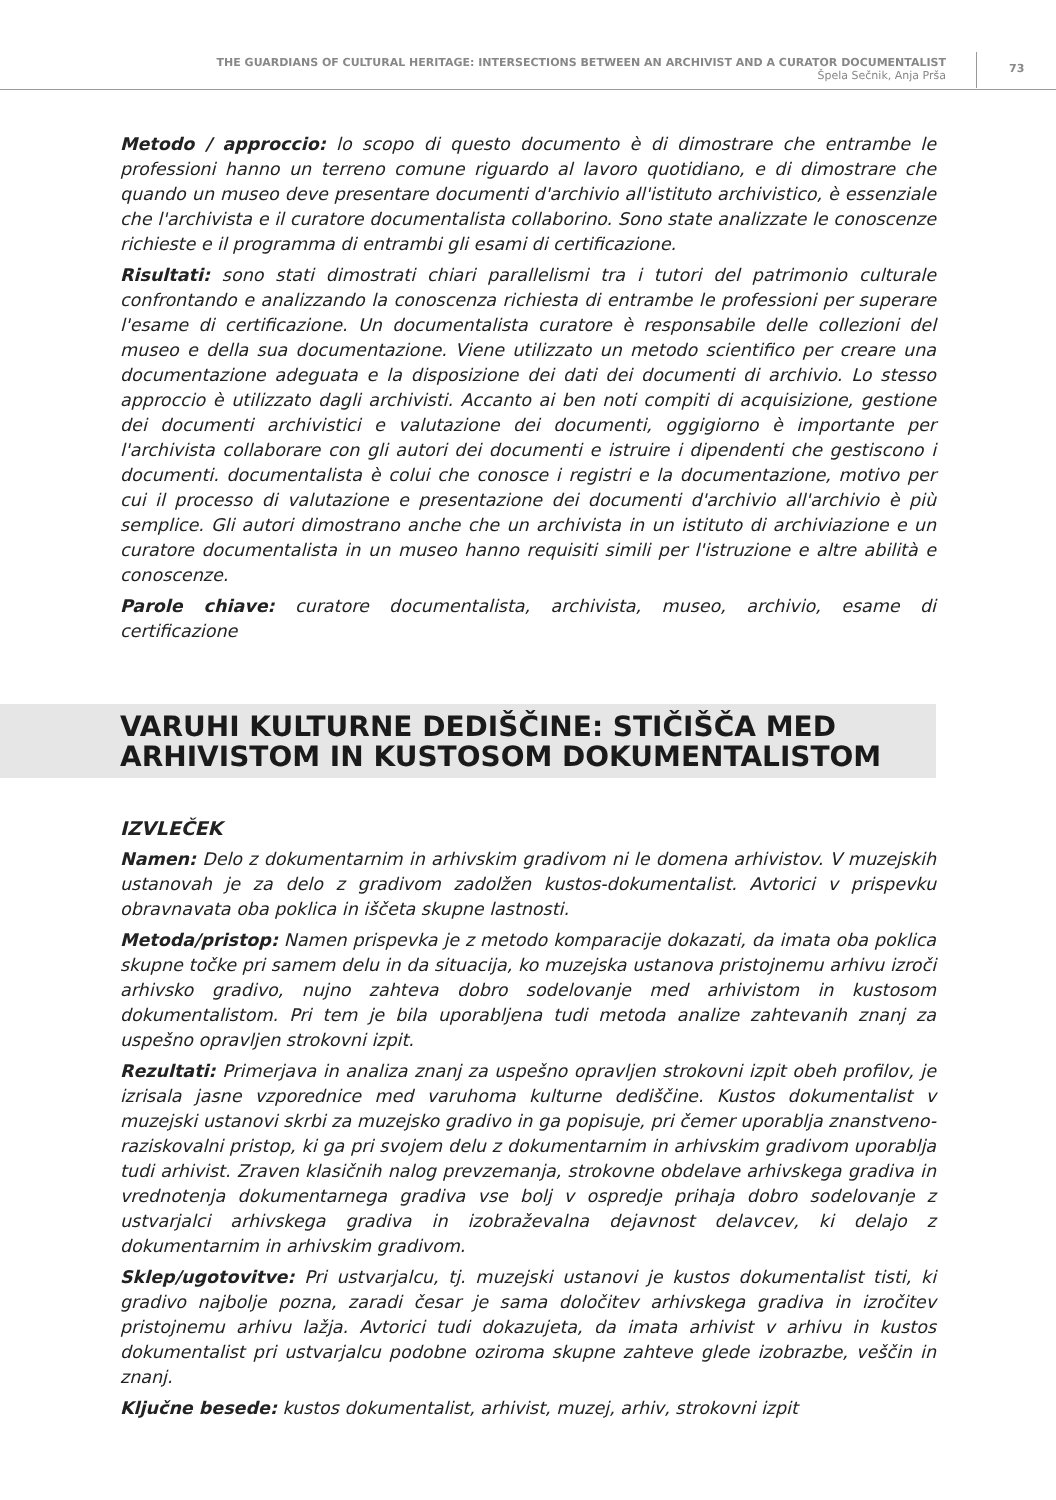THE GUARDIANS OF CULTURAL HERITAGE: INTERSECTIONS BETWEEN AN ARCHIVIST AND A CURATOR DOCUMENTALIST
Špela Sečnik, Anja Prša
73
Metodo / approccio: lo scopo di questo documento è di dimostrare che entrambe le professioni hanno un terreno comune riguardo al lavoro quotidiano, e di dimostrare che quando un museo deve presentare documenti d'archivio all'istituto archivistico, è essenziale che l'archivista e il curatore documentalista collaborino. Sono state analizzate le conoscenze richieste e il programma di entrambi gli esami di certificazione.
Risultati: sono stati dimostrati chiari parallelismi tra i tutori del patrimonio culturale confrontando e analizzando la conoscenza richiesta di entrambe le professioni per superare l'esame di certificazione. Un documentalista curatore è responsabile delle collezioni del museo e della sua documentazione. Viene utilizzato un metodo scientifico per creare una documentazione adeguata e la disposizione dei dati dei documenti di archivio. Lo stesso approccio è utilizzato dagli archivisti. Accanto ai ben noti compiti di acquisizione, gestione dei documenti archivistici e valutazione dei documenti, oggigiorno è importante per l'archivista collaborare con gli autori dei documenti e istruire i dipendenti che gestiscono i documenti. documentalista è colui che conosce i registri e la documentazione, motivo per cui il processo di valutazione e presentazione dei documenti d'archivio all'archivio è più semplice. Gli autori dimostrano anche che un archivista in un istituto di archiviazione e un curatore documentalista in un museo hanno requisiti simili per l'istruzione e altre abilità e conoscenze.
Parole chiave: curatore documentalista, archivista, museo, archivio, esame di certificazione
VARUHI KULTURNE DEDIŠČINE: STIČIŠČA MED
ARHIVISTOM IN KUSTOSOM DOKUMENTALISTOM
IZVLEČEK
Namen: Delo z dokumentarnim in arhivskim gradivom ni le domena arhivistov. V muzejskih ustanovah je za delo z gradivom zadolžen kustos-dokumentalist. Avtorici v prispevku obravnavata oba poklica in iščeta skupne lastnosti.
Metoda/pristop: Namen prispevka je z metodo komparacije dokazati, da imata oba poklica skupne točke pri samem delu in da situacija, ko muzejska ustanova pristojnemu arhivu izroči arhivsko gradivo, nujno zahteva dobro sodelovanje med arhivistom in kustosom dokumentalistom. Pri tem je bila uporabljena tudi metoda analize zahtevanih znanj za uspešno opravljen strokovni izpit.
Rezultati: Primerjava in analiza znanj za uspešno opravljen strokovni izpit obeh profilov, je izrisala jasne vzporednice med varuhoma kulturne dediščine. Kustos dokumentalist v muzejski ustanovi skrbi za muzejsko gradivo in ga popisuje, pri čemer uporablja znanstveno-raziskovalni pristop, ki ga pri svojem delu z dokumentarnim in arhivskim gradivom uporablja tudi arhivist. Zraven klasičnih nalog prevzemanja, strokovne obdelave arhivskega gradiva in vrednotenja dokumentarnega gradiva vse bolj v ospredje prihaja dobro sodelovanje z ustvarjalci arhivskega gradiva in izobraževalna dejavnost delavcev, ki delajo z dokumentarnim in arhivskim gradivom.
Sklep/ugotovitve: Pri ustvarjalcu, tj. muzejski ustanovi je kustos dokumentalist tisti, ki gradivo najbolje pozna, zaradi česar je sama določitev arhivskega gradiva in izročitev pristojnemu arhivu lažja. Avtorici tudi dokazujeta, da imata arhivist v arhivu in kustos dokumentalist pri ustvarjalcu podobne oziroma skupne zahteve glede izobrazbe, veščin in znanj.
Ključne besede: kustos dokumentalist, arhivist, muzej, arhiv, strokovni izpit